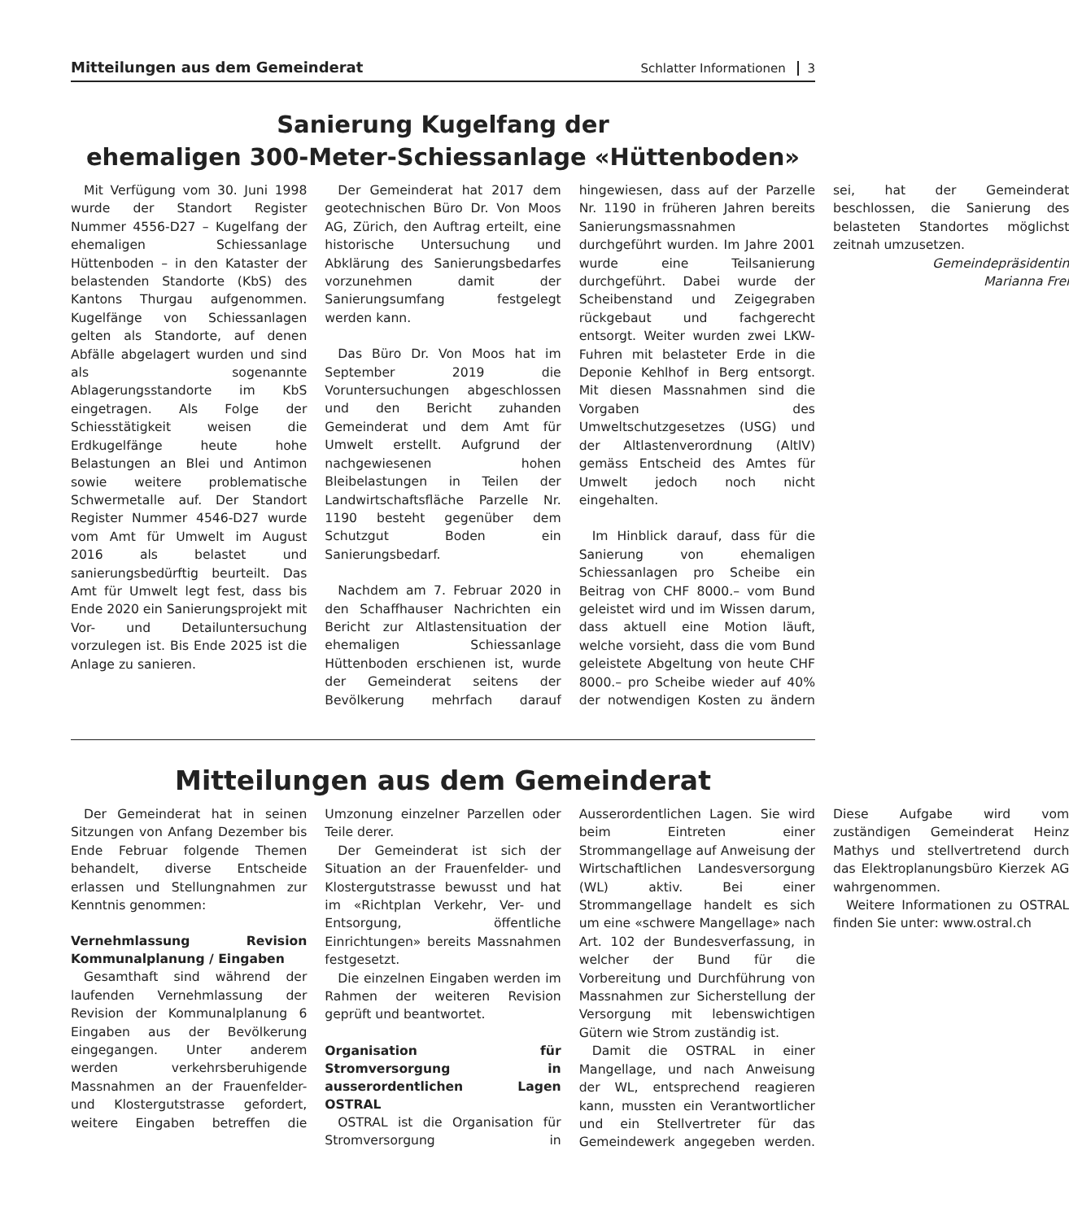Mitteilungen aus dem Gemeinderat Schlatter Informationen 3
Sanierung Kugelfang der
ehemaligen 300-Meter-Schiessanlage «Hüttenboden»
Mit Verfügung vom 30. Juni 1998 wurde der Standort Register Nummer 4556-D27 – Kugelfang der ehemaligen Schiessanlage Hüttenboden – in den Kataster der belastenden Standorte (KbS) des Kantons Thurgau aufgenommen. Kugelfänge von Schiessanlagen gelten als Standorte, auf denen Abfälle abgelagert wurden und sind als sogenannte Ablagerungsstandorte im KbS eingetragen. Als Folge der Schiesstätigkeit weisen die Erdkugelfänge heute hohe Belastungen an Blei und Antimon sowie weitere problematische Schwermetalle auf. Der Standort Register Nummer 4546-D27 wurde vom Amt für Umwelt im August 2016 als belastet und sanierungsbedürftig beurteilt. Das Amt für Umwelt legt fest, dass bis Ende 2020 ein Sanierungsprojekt mit Vor- und Detailuntersuchung vorzulegen ist. Bis Ende 2025 ist die Anlage zu sanieren.
Der Gemeinderat hat 2017 dem geotechnischen Büro Dr. Von Moos AG, Zürich, den Auftrag erteilt, eine historische Untersuchung und Abklärung des Sanierungsbedarfes vorzunehmen damit der Sanierungsumfang festgelegt werden kann.
Das Büro Dr. Von Moos hat im September 2019 die Voruntersuchungen abgeschlossen und den Bericht zuhanden Gemeinderat und dem Amt für Umwelt erstellt. Aufgrund der nachgewiesenen hohen Bleibelastungen in Teilen der Landwirtschaftsfläche Parzelle Nr. 1190 besteht gegenüber dem Schutzgut Boden ein Sanierungsbedarf.
Nachdem am 7. Februar 2020 in den Schaffhauser Nachrichten ein Bericht zur Altlastensituation der ehemaligen Schiessanlage Hüttenboden erschienen ist, wurde der Gemeinderat seitens der Bevölkerung mehrfach darauf hingewiesen, dass auf der Parzelle Nr. 1190 in früheren Jahren bereits Sanierungsmassnahmen durchgeführt wurden. Im Jahre 2001 wurde eine Teilsanierung durchgeführt. Dabei wurde der Scheibenstand und Zeigegraben rückgebaut und fachgerecht entsorgt. Weiter wurden zwei LKW-Fuhren mit belasteter Erde in die Deponie Kehlhof in Berg entsorgt. Mit diesen Massnahmen sind die Vorgaben des Umweltschutzgesetzes (USG) und der Altlastenverordnung (AltlV) gemäss Entscheid des Amtes für Umwelt jedoch noch nicht eingehalten.
Im Hinblick darauf, dass für die Sanierung von ehemaligen Schiessanlagen pro Scheibe ein Beitrag von CHF 8000.– vom Bund geleistet wird und im Wissen darum, dass aktuell eine Motion läuft, welche vorsieht, dass die vom Bund geleistete Abgeltung von heute CHF 8000.– pro Scheibe wieder auf 40% der notwendigen Kosten zu ändern sei, hat der Gemeinderat beschlossen, die Sanierung des belasteten Standortes möglichst zeitnah umzusetzen.
Gemeindepräsidentin
Marianna Frei
Mitteilungen aus dem Gemeinderat
Der Gemeinderat hat in seinen Sitzungen von Anfang Dezember bis Ende Februar folgende Themen behandelt, diverse Entscheide erlassen und Stellungnahmen zur Kenntnis genommen:
Vernehmlassung Revision Kommunalplanung / Eingaben
Gesamthaft sind während der laufenden Vernehmlassung der Revision der Kommunalplanung 6 Eingaben aus der Bevölkerung eingegangen. Unter anderem werden verkehrsberuhigende Massnahmen an der Frauenfelder- und Klostergutstrasse gefordert, weitere Eingaben betreffen die Umzonung einzelner Parzellen oder Teile derer.
Der Gemeinderat ist sich der Situation an der Frauenfelder- und Klostergutstrasse bewusst und hat im «Richtplan Verkehr, Ver- und Entsorgung, öffentliche Einrichtungen» bereits Massnahmen festgesetzt.
Die einzelnen Eingaben werden im Rahmen der weiteren Revision geprüft und beantwortet.
Organisation für Stromversorgung in ausserordentlichen Lagen OSTRAL
OSTRAL ist die Organisation für Stromversorgung in Ausserordentlichen Lagen. Sie wird beim Eintreten einer Strommangellage auf Anweisung der Wirtschaftlichen Landesversorgung (WL) aktiv. Bei einer Strommangellage handelt es sich um eine «schwere Mangellage» nach Art. 102 der Bundesverfassung, in welcher der Bund für die Vorbereitung und Durchführung von Massnahmen zur Sicherstellung der Versorgung mit lebenswichtigen Gütern wie Strom zuständig ist.
Damit die OSTRAL in einer Mangellage, und nach Anweisung der WL, entsprechend reagieren kann, mussten ein Verantwortlicher und ein Stellvertreter für das Gemeindewerk angegeben werden. Diese Aufgabe wird vom zuständigen Gemeinderat Heinz Mathys und stellvertretend durch das Elektroplanungsbüro Kierzek AG wahrgenommen.
Weitere Informationen zu OSTRAL finden Sie unter: www.ostral.ch